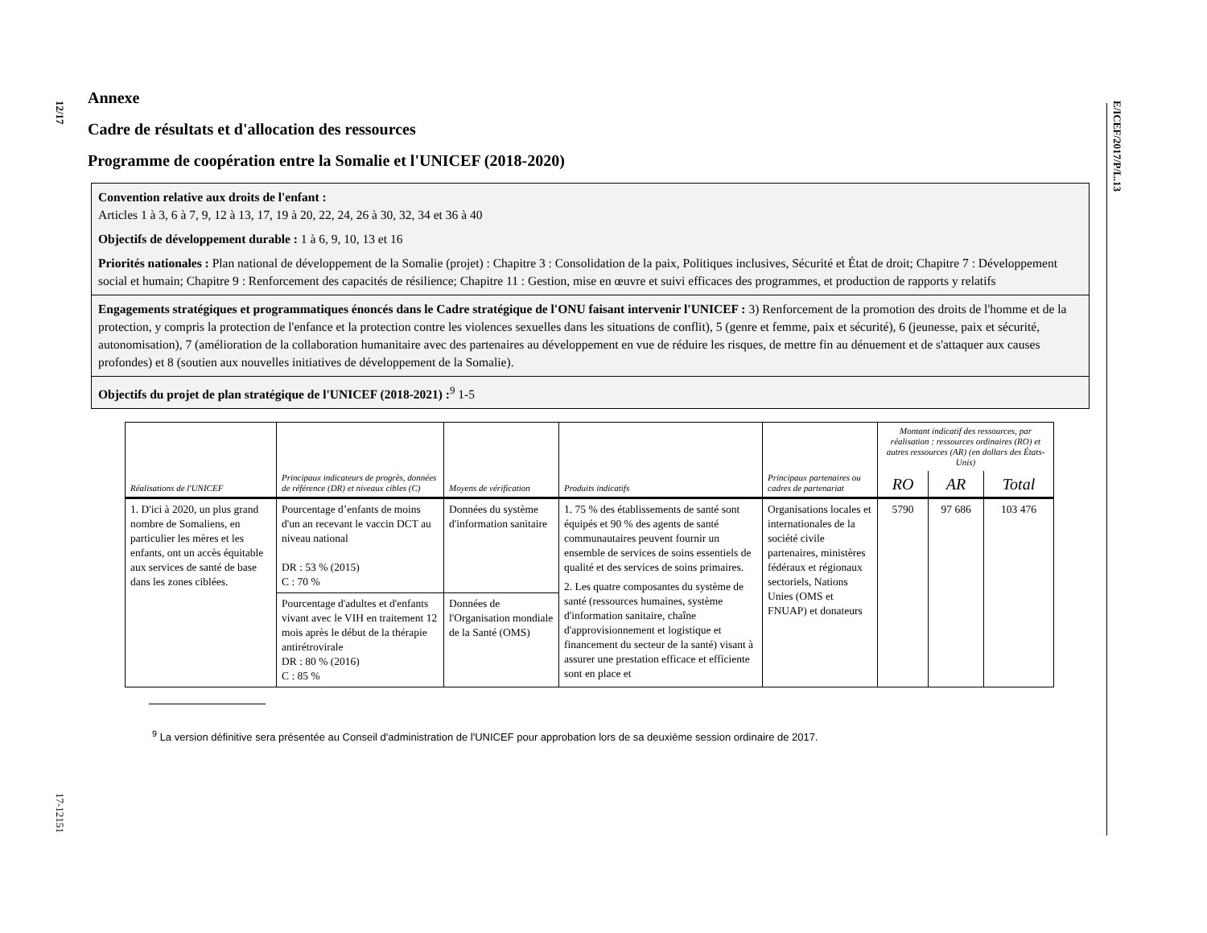12/17
17-12151
E/ICEF/2017/P/L.13
Annexe
Cadre de résultats et d'allocation des ressources
Programme de coopération entre la Somalie et l'UNICEF (2018-2020)
Convention relative aux droits de l'enfant :
Articles 1 à 3, 6 à 7, 9, 12 à 13, 17, 19 à 20, 22, 24, 26 à 30, 32, 34 et 36 à 40
Objectifs de développement durable : 1 à 6, 9, 10, 13 et 16
Priorités nationales : Plan national de développement de la Somalie (projet) : Chapitre 3 : Consolidation de la paix, Politiques inclusives, Sécurité et État de droit; Chapitre 7 : Développement social et humain; Chapitre 9 : Renforcement des capacités de résilience; Chapitre 11 : Gestion, mise en œuvre et suivi efficaces des programmes, et production de rapports y relatifs
Engagements stratégiques et programmatiques énoncés dans le Cadre stratégique de l'ONU faisant intervenir l'UNICEF : 3) Renforcement de la promotion des droits de l'homme et de la protection, y compris la protection de l'enfance et la protection contre les violences sexuelles dans les situations de conflit), 5 (genre et femme, paix et sécurité), 6 (jeunesse, paix et sécurité, autonomisation), 7 (amélioration de la collaboration humanitaire avec des partenaires au développement en vue de réduire les risques, de mettre fin au dénuement et de s'attaquer aux causes profondes) et 8 (soutien aux nouvelles initiatives de développement de la Somalie).
Objectifs du projet de plan stratégique de l'UNICEF (2018-2021) :<sup>9</sup> 1-5
| Réalisations de l'UNICEF | Principaux indicateurs de progrès, données de référence (DR) et niveaux cibles (C) | Moyens de vérification | Produits indicatifs | Principaux partenaires ou cadres de partenariat | Montant indicatif des ressources, par réalisation : ressources ordinaires (RO) et autres ressources (AR) (en dollars des États-Unis) | | |
| --- | --- | --- | --- | --- | --- | --- | --- |
| | | | | | RO | AR | Total |
| 1. D'ici à 2020, un plus grand nombre de Somaliens, en particulier les mères et les enfants, ont un accès équitable aux services de santé de base dans les zones ciblées. | Pourcentage d’enfants de moins d'un an recevant le vaccin DCT au niveau national DR : 53 % (2015) C : 70 % | Données du système d'information sanitaire | 1. 75 % des établissements de santé sont équipés et 90 % des agents de santé communautaires peuvent fournir un ensemble de services de soins essentiels de qualité et des services de soins primaires. 2. Les quatre composantes du système de santé (ressources humaines, système d'information sanitaire, chaîne d'approvisionnement et logistique et financement du secteur de la santé) visant à assurer une prestation efficace et efficiente sont en place et | Organisations locales et internationales de la société civile partenaires, ministères fédéraux et régionaux sectoriels, Nations Unies (OMS et FNUAP) et donateurs | 5790 | 97 686 | 103 476 |
| | Pourcentage d'adultes et d'enfants vivant avec le VIH en traitement 12 mois après le début de la thérapie antirétrovirale DR : 80 % (2016) C : 85 % | Données de l'Organisation mondiale de la Santé (OMS) | | | | | |
<sup>9</sup> La version définitive sera présentée au Conseil d'administration de l'UNICEF pour approbation lors de sa deuxième session ordinaire de 2017.